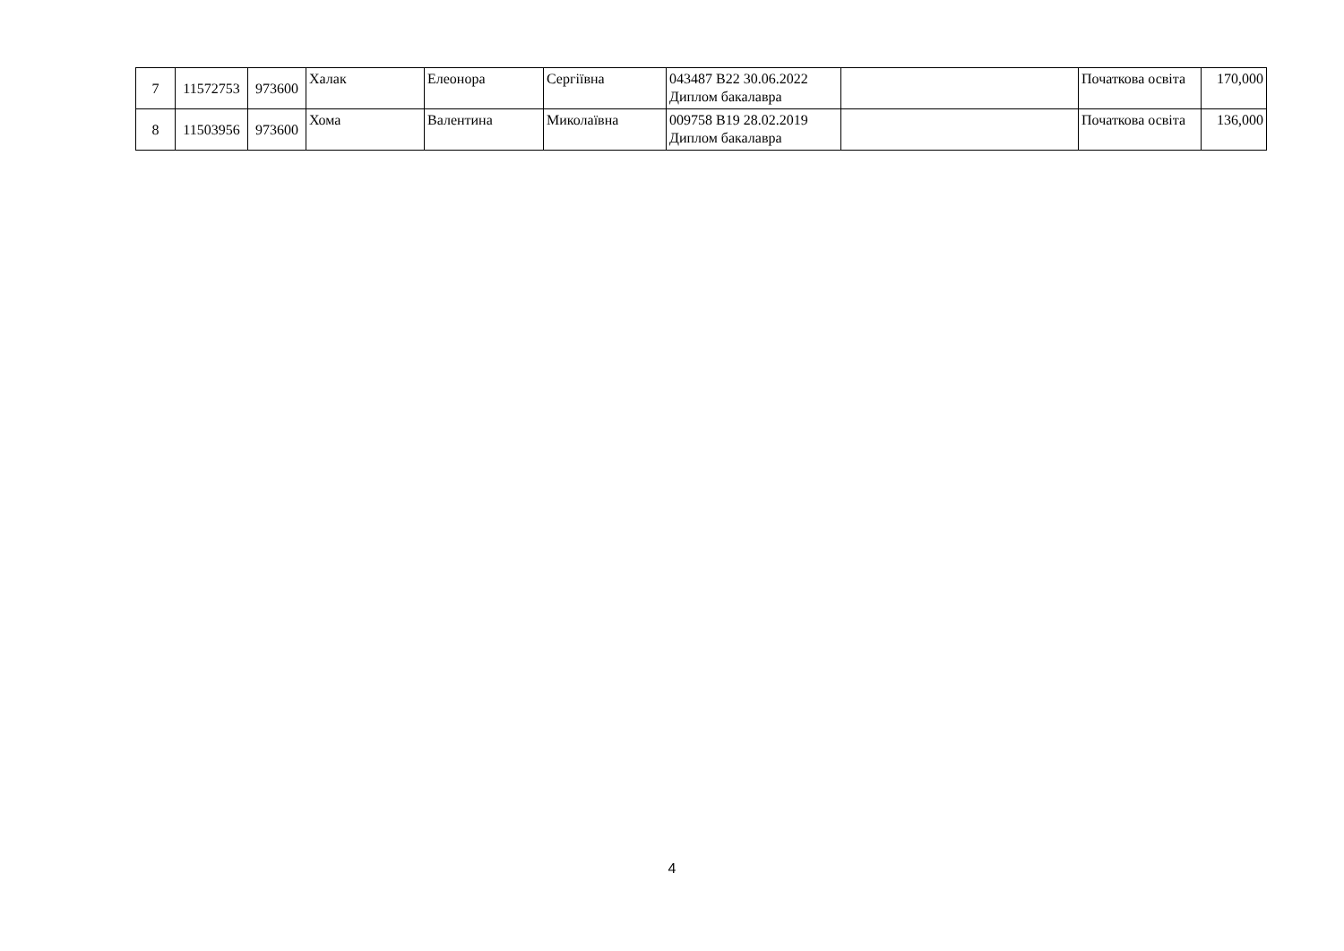| 7 | 11572753 | 973600 | Халак | Елеонора | Сергіївна | 043487 B22 30.06.2022 Диплом бакалавра | | Початкова освіта | 170,000 |
| 8 | 11503956 | 973600 | Хома | Валентина | Миколаївна | 009758 B19 28.02.2019 Диплом бакалавра | | Початкова освіта | 136,000 |
4